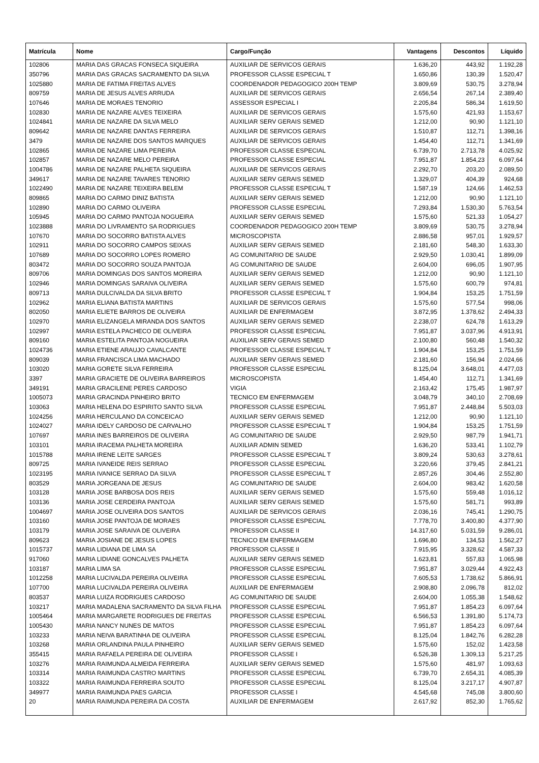| Matrícula | Nome | Cargo/Função | Vantagens | Descontos | Líquido |
| --- | --- | --- | --- | --- | --- |
| 102806 | MARIA DAS GRACAS FONSECA SIQUEIRA | AUXILIAR DE SERVICOS GERAIS | 1.636,20 | 443,92 | 1.192,28 |
| 350796 | MARIA DAS GRACAS SACRAMENTO DA SILVA | PROFESSOR CLASSE ESPECIAL T | 1.650,86 | 130,39 | 1.520,47 |
| 1025880 | MARIA DE FATIMA FREITAS ALVES | COORDENADOR PEDAGOGICO 200H TEMP | 3.809,69 | 530,75 | 3.278,94 |
| 809759 | MARIA DE JESUS ALVES ARRUDA | AUXILIAR DE SERVICOS GERAIS | 2.656,54 | 267,14 | 2.389,40 |
| 107646 | MARIA DE MORAES TENORIO | ASSESSOR ESPECIAL I | 2.205,84 | 586,34 | 1.619,50 |
| 102830 | MARIA DE NAZARE ALVES TEIXEIRA | AUXILIAR DE SERVICOS GERAIS | 1.575,60 | 421,93 | 1.153,67 |
| 1024841 | MARIA DE NAZARE DA SILVA MELO | AUXILIAR SERV GERAIS SEMED | 1.212,00 | 90,90 | 1.121,10 |
| 809642 | MARIA DE NAZARE DANTAS FERREIRA | AUXILIAR DE SERVICOS GERAIS | 1.510,87 | 112,71 | 1.398,16 |
| 3479 | MARIA DE NAZARE DOS SANTOS MARQUES | AUXILIAR DE SERVICOS GERAIS | 1.454,40 | 112,71 | 1.341,69 |
| 102865 | MARIA DE NAZARE LIMA PEREIRA | PROFESSOR CLASSE ESPECIAL | 6.739,70 | 2.713,78 | 4.025,92 |
| 102857 | MARIA DE NAZARE MELO PEREIRA | PROFESSOR CLASSE ESPECIAL | 7.951,87 | 1.854,23 | 6.097,64 |
| 1004786 | MARIA DE NAZARE PALHETA SIQUEIRA | AUXILIAR DE SERVICOS GERAIS | 2.292,70 | 203,20 | 2.089,50 |
| 349617 | MARIA DE NAZARE TAVARES TENORIO | AUXILIAR SERV GERAIS SEMED | 1.329,07 | 404,39 | 924,68 |
| 1022490 | MARIA DE NAZARE TEIXEIRA BELEM | PROFESSOR CLASSE ESPECIAL T | 1.587,19 | 124,66 | 1.462,53 |
| 809865 | MARIA DO CARMO DINIZ BATISTA | AUXILIAR SERV GERAIS SEMED | 1.212,00 | 90,90 | 1.121,10 |
| 102890 | MARIA DO CARMO OLIVEIRA | PROFESSOR CLASSE ESPECIAL | 7.293,84 | 1.530,30 | 5.763,54 |
| 105945 | MARIA DO CARMO PANTOJA NOGUEIRA | AUXILIAR SERV GERAIS SEMED | 1.575,60 | 521,33 | 1.054,27 |
| 1023888 | MARIA DO LIVRAMENTO SA RODRIGUES | COORDENADOR PEDAGOGICO 200H TEMP | 3.809,69 | 530,75 | 3.278,94 |
| 107670 | MARIA DO SOCORRO BATISTA ALVES | MICROSCOPISTA | 2.886,58 | 957,01 | 1.929,57 |
| 102911 | MARIA DO SOCORRO CAMPOS SEIXAS | AUXILIAR SERV GERAIS SEMED | 2.181,60 | 548,30 | 1.633,30 |
| 107689 | MARIA DO SOCORRO LOPES ROMERO | AG COMUNITARIO DE SAUDE | 2.929,50 | 1.030,41 | 1.899,09 |
| 803472 | MARIA DO SOCORRO SOUZA PANTOJA | AG COMUNITARIO DE SAUDE | 2.604,00 | 696,05 | 1.907,95 |
| 809706 | MARIA DOMINGAS DOS SANTOS MOREIRA | AUXILIAR SERV GERAIS SEMED | 1.212,00 | 90,90 | 1.121,10 |
| 102946 | MARIA DOMINGAS SARAIVA OLIVEIRA | AUXILIAR SERV GERAIS SEMED | 1.575,60 | 600,79 | 974,81 |
| 809713 | MARIA DULCIVALDA DA SILVA BRITO | PROFESSOR CLASSE ESPECIAL T | 1.904,84 | 153,25 | 1.751,59 |
| 102962 | MARIA ELIANA BATISTA MARTINS | AUXILIAR DE SERVICOS GERAIS | 1.575,60 | 577,54 | 998,06 |
| 802050 | MARIA ELIETE BARROS DE OLIVEIRA | AUXILIAR DE ENFERMAGEM | 3.872,95 | 1.378,62 | 2.494,33 |
| 102970 | MARIA ELIZANGELA MIRANDA DOS SANTOS | AUXILIAR SERV GERAIS SEMED | 2.238,07 | 624,78 | 1.613,29 |
| 102997 | MARIA ESTELA PACHECO DE OLIVEIRA | PROFESSOR CLASSE ESPECIAL | 7.951,87 | 3.037,96 | 4.913,91 |
| 809160 | MARIA ESTELITA PANTOJA NOGUEIRA | AUXILIAR SERV GERAIS SEMED | 2.100,80 | 560,48 | 1.540,32 |
| 1024736 | MARIA ETIENE ARAUJO CAVALCANTE | PROFESSOR CLASSE ESPECIAL T | 1.904,84 | 153,25 | 1.751,59 |
| 809039 | MARIA FRANCISCA LIMA MACHADO | AUXILIAR SERV GERAIS SEMED | 2.181,60 | 156,94 | 2.024,66 |
| 103020 | MARIA GORETE SILVA FERREIRA | PROFESSOR CLASSE ESPECIAL | 8.125,04 | 3.648,01 | 4.477,03 |
| 3397 | MARIA GRACIETE DE OLIVEIRA BARREIROS | MICROSCOPISTA | 1.454,40 | 112,71 | 1.341,69 |
| 349191 | MARIA GRACILENE PERES CARDOSO | VIGIA | 2.163,42 | 175,45 | 1.987,97 |
| 1005073 | MARIA GRACINDA PINHEIRO BRITO | TECNICO EM ENFERMAGEM | 3.048,79 | 340,10 | 2.708,69 |
| 103063 | MARIA HELENA DO ESPIRITO SANTO SILVA | PROFESSOR CLASSE ESPECIAL | 7.951,87 | 2.448,84 | 5.503,03 |
| 1024256 | MARIA HERCULANO DA CONCEICAO | AUXILIAR SERV GERAIS SEMED | 1.212,00 | 90,90 | 1.121,10 |
| 1024027 | MARIA IDELY CARDOSO DE CARVALHO | PROFESSOR CLASSE ESPECIAL T | 1.904,84 | 153,25 | 1.751,59 |
| 107697 | MARIA INES BARREIROS DE OLIVEIRA | AG COMUNITARIO DE SAUDE | 2.929,50 | 987,79 | 1.941,71 |
| 103101 | MARIA IRACEMA PALHETA MOREIRA | AUXILIAR ADMIN SEMED | 1.636,20 | 533,41 | 1.102,79 |
| 1015788 | MARIA IRENE LEITE SARGES | PROFESSOR CLASSE ESPECIAL T | 3.809,24 | 530,63 | 3.278,61 |
| 809725 | MARIA IVANEIDE REIS SERRAO | PROFESSOR CLASSE ESPECIAL | 3.220,66 | 379,45 | 2.841,21 |
| 1023195 | MARIA IVANICE SERRAO DA SILVA | PROFESSOR CLASSE ESPECIAL T | 2.857,26 | 304,46 | 2.552,80 |
| 803529 | MARIA JORGEANA DE JESUS | AG COMUNITARIO DE SAUDE | 2.604,00 | 983,42 | 1.620,58 |
| 103128 | MARIA JOSE BARBOSA DOS REIS | AUXILIAR SERV GERAIS SEMED | 1.575,60 | 559,48 | 1.016,12 |
| 103136 | MARIA JOSE CERDEIRA PANTOJA | AUXILIAR SERV GERAIS SEMED | 1.575,60 | 581,71 | 993,89 |
| 1004697 | MARIA JOSE OLIVEIRA DOS SANTOS | AUXILIAR DE SERVICOS GERAIS | 2.036,16 | 745,41 | 1.290,75 |
| 103160 | MARIA JOSE PANTOJA DE MORAES | PROFESSOR CLASSE ESPECIAL | 7.778,70 | 3.400,80 | 4.377,90 |
| 103179 | MARIA JOSE SARAIVA DE OLIVEIRA | PROFESSOR CLASSE II | 14.317,60 | 5.031,59 | 9.286,01 |
| 809623 | MARIA JOSIANE DE JESUS LOPES | TECNICO EM ENFERMAGEM | 1.696,80 | 134,53 | 1.562,27 |
| 1015737 | MARIA LIDIANA DE LIMA SA | PROFESSOR CLASSE II | 7.915,95 | 3.328,62 | 4.587,33 |
| 917060 | MARIA LIDIANE GONCALVES PALHETA | AUXILIAR SERV GERAIS SEMED | 1.623,81 | 557,83 | 1.065,98 |
| 103187 | MARIA LIMA SA | PROFESSOR CLASSE ESPECIAL | 7.951,87 | 3.029,44 | 4.922,43 |
| 1012258 | MARIA LUCIVALDA PEREIRA OLIVEIRA | PROFESSOR CLASSE ESPECIAL | 7.605,53 | 1.738,62 | 5.866,91 |
| 107700 | MARIA LUCIVALDA PEREIRA OLIVEIRA | AUXILIAR DE ENFERMAGEM | 2.908,80 | 2.096,78 | 812,02 |
| 803537 | MARIA LUIZA RODRIGUES CARDOSO | AG COMUNITARIO DE SAUDE | 2.604,00 | 1.055,38 | 1.548,62 |
| 103217 | MARIA MADALENA SACRAMENTO DA SILVA FILHA | PROFESSOR CLASSE ESPECIAL | 7.951,87 | 1.854,23 | 6.097,64 |
| 1005464 | MARIA MARGARETE RODRIGUES DE FREITAS | PROFESSOR CLASSE ESPECIAL | 6.566,53 | 1.391,80 | 5.174,73 |
| 1005430 | MARIA NANCY NUNES DE MATOS | PROFESSOR CLASSE ESPECIAL | 7.951,87 | 1.854,23 | 6.097,64 |
| 103233 | MARIA NEIVA BARATINHA DE OLIVEIRA | PROFESSOR CLASSE ESPECIAL | 8.125,04 | 1.842,76 | 6.282,28 |
| 103268 | MARIA ORLANDINA PAULA PINHEIRO | AUXILIAR SERV GERAIS SEMED | 1.575,60 | 152,02 | 1.423,58 |
| 355415 | MARIA RAFAELA PEREIRA DE OLIVEIRA | PROFESSOR CLASSE I | 6.526,38 | 1.309,13 | 5.217,25 |
| 103276 | MARIA RAIMUNDA ALMEIDA FERREIRA | AUXILIAR SERV GERAIS SEMED | 1.575,60 | 481,97 | 1.093,63 |
| 103314 | MARIA RAIMUNDA CASTRO MARTINS | PROFESSOR CLASSE ESPECIAL | 6.739,70 | 2.654,31 | 4.085,39 |
| 103322 | MARIA RAIMUNDA FERREIRA SOUTO | PROFESSOR CLASSE ESPECIAL | 8.125,04 | 3.217,17 | 4.907,87 |
| 349977 | MARIA RAIMUNDA PAES GARCIA | PROFESSOR CLASSE I | 4.545,68 | 745,08 | 3.800,60 |
| 20 | MARIA RAIMUNDA PEREIRA DA COSTA | AUXILIAR DE ENFERMAGEM | 2.617,92 | 852,30 | 1.765,62 |